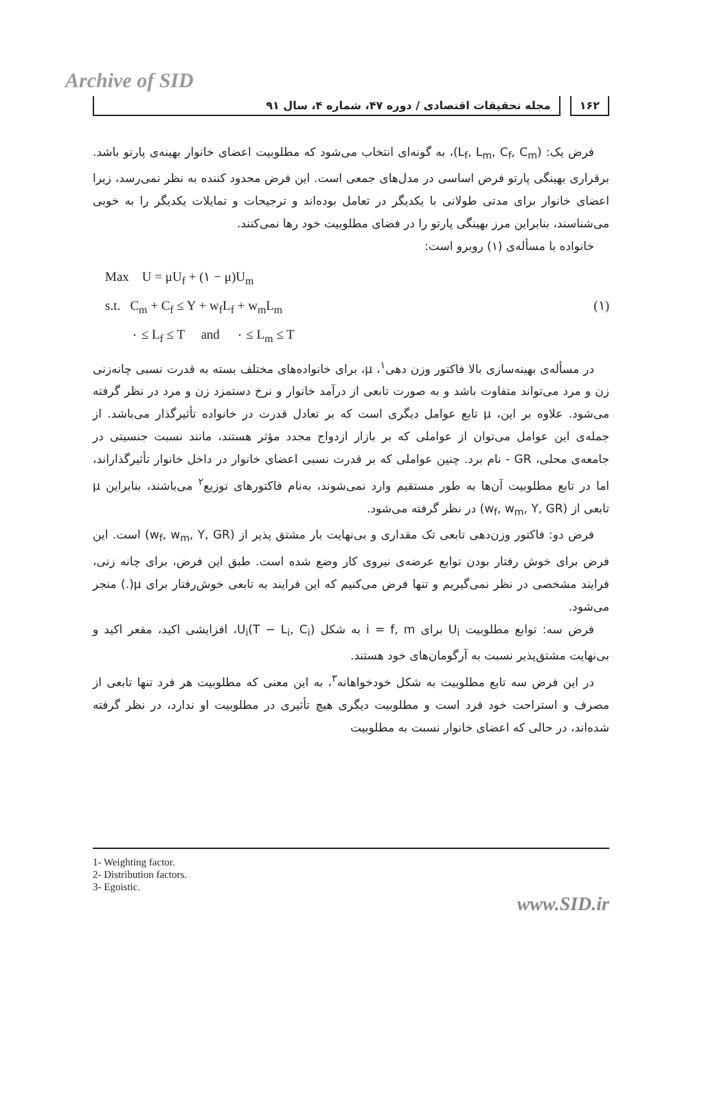Archive of SID
۱۶۲ مجله تحقیقات اقتصادی / دوره ۴۷، شماره ۴، سال ۹۱
فرض یک: (L<sub>f</sub>, L<sub>m</sub>, C<sub>f</sub>, C<sub>m</sub>)، به گونه‌ای انتخاب می‌شود که مطلوبیت اعضای خانوار بهینه‌ی پارتو باشد. برقراری بهینگی پارتو فرض اساسی در مدل‌های جمعی است. این فرض محدود کننده به نظر نمی‌رسد، زیرا اعضای خانوار برای مدتی طولانی با یکدیگر در تعامل بوده‌اند و ترجیحات و تمایلات یکدیگر را به خوبی می‌شناسند، بنابراین مرز بهینگی پارتو را در فضای مطلوبیت خود رها نمی‌کنند.
خانواده با مسأله‌ی (۱) روبرو است:
Max U = μU<sub>f</sub> + (۱ − μ)U<sub>m</sub>
s.t. C<sub>m</sub> + C<sub>f</sub> ≤ Y + w<sub>f</sub>L<sub>f</sub> + w<sub>m</sub>L<sub>m</sub> (۱)
۰ ≤ L<sub>f</sub> ≤ T and ۰ ≤ L<sub>m</sub> ≤ T
در مسأله‌ی بهینه‌سازی بالا فاکتور وزن دهی<sup>۱</sup>، μ، برای خانواده‌های مختلف بسته به قدرت نسبی چانه‌زنی زن و مرد می‌تواند متفاوت باشد و به صورت تابعی از درآمد خانوار و نرخ دستمزد زن و مرد در نظر گرفته می‌شود. علاوه بر این، μ تابع عوامل دیگری است که بر تعادل قدرت در خانواده تأثیرگذار می‌باشد. از جمله‌ی این عوامل می‌توان از عواملی که بر بازار ازدواج مجدد مؤثر هستند، مانند نسبت جنسیتی در جامعه‌ی محلی، GR - نام برد. چنین عواملی که بر قدرت نسبی اعضای خانوار در داخل خانوار تأثیرگذاراند، اما در تابع مطلوبیت آن‌ها به طور مستقیم وارد نمی‌شوند، به‌نام فاکتورهای توزیع<sup>۲</sup> می‌باشند، بنابراین μ تابعی از (w<sub>f</sub>, w<sub>m</sub>, Y, GR) در نظر گرفته می‌شود.
فرض دو: فاکتور وزن‌دهی تابعی تک مقداری و بی‌نهایت بار مشتق پذیر از (w<sub>f</sub>, w<sub>m</sub>, Y, GR) است. این فرض برای خوش رفتار بودن توابع عرضه‌ی نیروی کار وضع شده است. طبق این فرض، برای چانه زنی، فرایند مشخصی در نظر نمی‌گیریم و تنها فرض می‌کنیم که این فرایند به تابعی خوش‌رفتار برای μ(.) منجر می‌شود.
فرض سه: توابع مطلوبیت U<sub>i</sub> برای i = f, m به شکل U<sub>i</sub>(T − L<sub>i</sub>, C<sub>i</sub>)، افزایشی اکید، مقعر اکید و بی‌نهایت مشتق‌پذیر نسبت به آرگومان‌های خود هستند.
در این فرض سه تابع مطلوبیت به شکل خودخواهانه<sup>۳</sup>، به این معنی که مطلوبیت هر فرد تنها تابعی از مصرف و استراحت خود فرد است و مطلوبیت دیگری هیچ تأثیری در مطلوبیت او ندارد، در نظر گرفته شده‌اند، در حالی که اعضای خانوار نسبت به مطلوبیت
1- Weighting factor.
2- Distribution factors.
3- Egoistic.
www.SID.ir